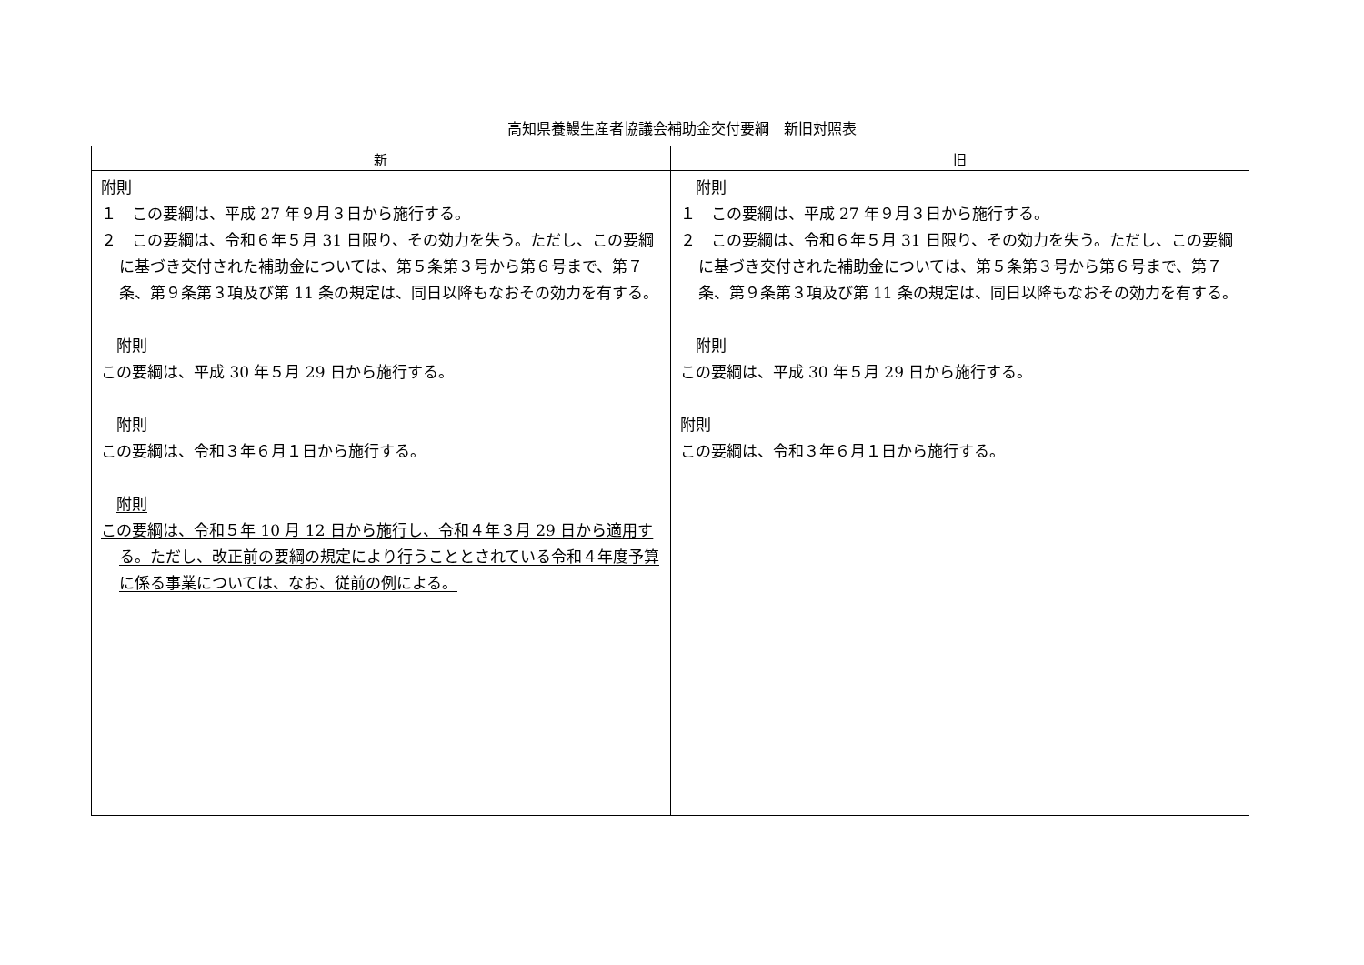高知県養鰻生産者協議会補助金交付要綱　新旧対照表
| 新 | 旧 |
| --- | --- |
| 附則 １ この要綱は、平成 27 年９月３日から施行する。 ２ この要綱は、令和６年５月 31 日限り、その効力を失う。ただし、この要綱に基づき交付された補助金については、第５条第３号から第６号まで、第７条、第９条第３項及び第 11 条の規定は、同日以降もなおその効力を有する。 附則 この要綱は、平成 30 年５月 29 日から施行する。 附則 この要綱は、令和３年６月１日から施行する。 附則 この要綱は、令和５年 10 月 12 日から施行し、令和４年３月 29 日から適用する。ただし、改正前の要綱の規定により行うこととされている令和４年度予算に係る事業については、なお、従前の例による。 | 附則 １ この要綱は、平成 27 年９月３日から施行する。 ２ この要綱は、令和６年５月 31 日限り、その効力を失う。ただし、この要綱に基づき交付された補助金については、第５条第３号から第６号まで、第７条、第９条第３項及び第 11 条の規定は、同日以降もなおその効力を有する。 附則 この要綱は、平成 30 年５月 29 日から施行する。 附則 この要綱は、令和３年６月１日から施行する。 |